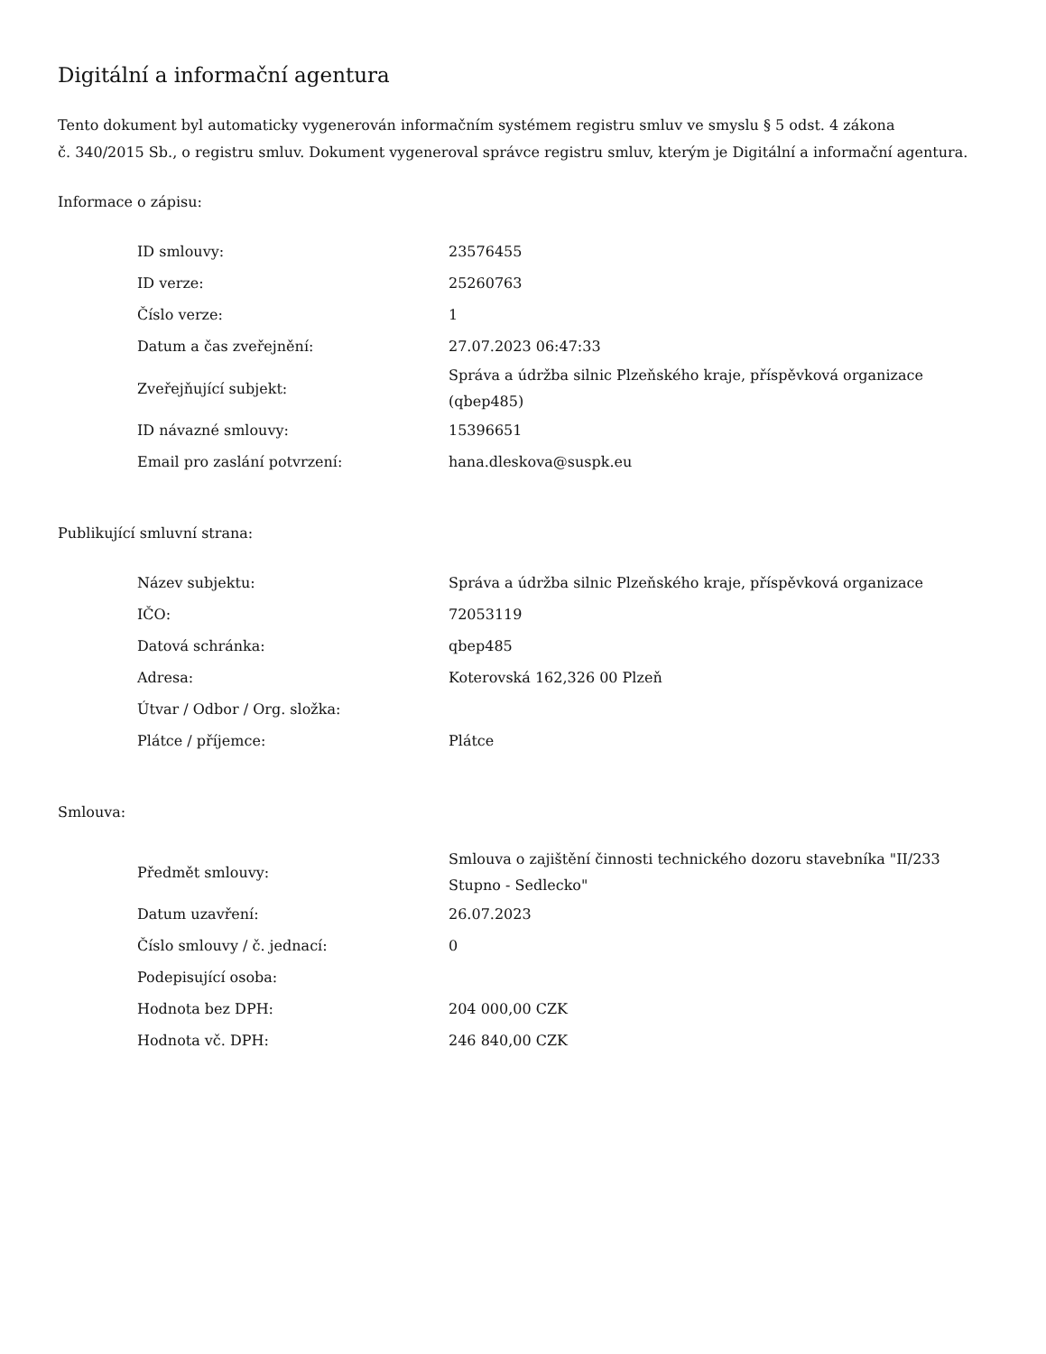Digitální a informační agentura
Tento dokument byl automaticky vygenerován informačním systémem registru smluv ve smyslu § 5 odst. 4 zákona
č. 340/2015 Sb., o registru smluv. Dokument vygeneroval správce registru smluv, kterým je Digitální a informační agentura.
Informace o zápisu:
| ID smlouvy: | 23576455 |
| ID verze: | 25260763 |
| Číslo verze: | 1 |
| Datum a čas zveřejnění: | 27.07.2023 06:47:33 |
| Zveřejňující subjekt: | Správa a údržba silnic Plzeňského kraje, příspěvková organizace (qbep485) |
| ID návazné smlouvy: | 15396651 |
| Email pro zaslání potvrzení: | hana.dleskova@suspk.eu |
Publikující smluvní strana:
| Název subjektu: | Správa a údržba silnic Plzeňského kraje, příspěvková organizace |
| IČO: | 72053119 |
| Datová schránka: | qbep485 |
| Adresa: | Koterovská 162,326 00 Plzeň |
| Útvar / Odbor / Org. složka: | |
| Plátce / příjemce: | Plátce |
Smlouva:
| Předmět smlouvy: | Smlouva o zajištění činnosti technického dozoru stavebníka "II/233 Stupno - Sedlecko" |
| Datum uzavření: | 26.07.2023 |
| Číslo smlouvy / č. jednací: | 0 |
| Podepisující osoba: | |
| Hodnota bez DPH: | 204 000,00 CZK |
| Hodnota vč. DPH: | 246 840,00 CZK |